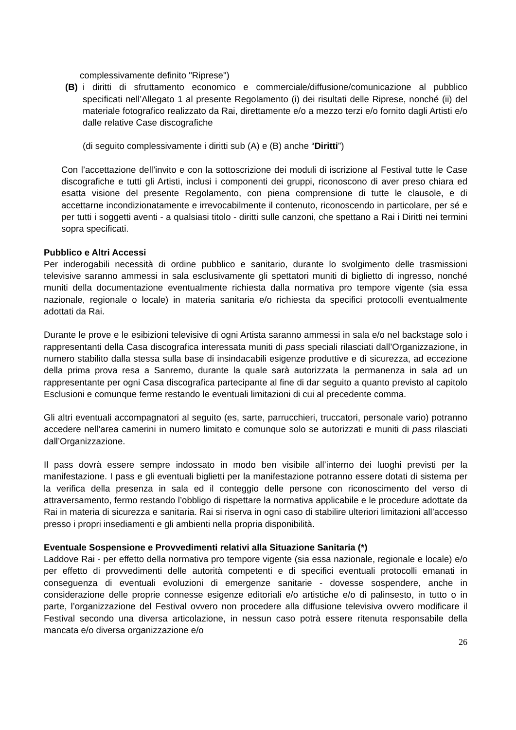complessivamente definito "Riprese")
(B) i diritti di sfruttamento economico e commerciale/diffusione/comunicazione al pubblico specificati nell’Allegato 1 al presente Regolamento (i) dei risultati delle Riprese, nonché (ii) del materiale fotografico realizzato da Rai, direttamente e/o a mezzo terzi e/o fornito dagli Artisti e/o dalle relative Case discografiche
(di seguito complessivamente i diritti sub (A) e (B) anche “Diritti”)
Con l’accettazione dell’invito e con la sottoscrizione dei moduli di iscrizione al Festival tutte le Case discografiche e tutti gli Artisti, inclusi i componenti dei gruppi, riconoscono di aver preso chiara ed esatta visione del presente Regolamento, con piena comprensione di tutte le clausole, e di accettarne incondizionatamente e irrevocabilmente il contenuto, riconoscendo in particolare, per sé e per tutti i soggetti aventi - a qualsiasi titolo - diritti sulle canzoni, che spettano a Rai i Diritti nei termini sopra specificati.
Pubblico e Altri Accessi
Per inderogabili necessità di ordine pubblico e sanitario, durante lo svolgimento delle trasmissioni televisive saranno ammessi in sala esclusivamente gli spettatori muniti di biglietto di ingresso, nonché muniti della documentazione eventualmente richiesta dalla normativa pro tempore vigente (sia essa nazionale, regionale o locale) in materia sanitaria e/o richiesta da specifici protocolli eventualmente adottati da Rai.
Durante le prove e le esibizioni televisive di ogni Artista saranno ammessi in sala e/o nel backstage solo i rappresentanti della Casa discografica interessata muniti di pass speciali rilasciati dall’Organizzazione, in numero stabilito dalla stessa sulla base di insindacabili esigenze produttive e di sicurezza, ad eccezione della prima prova resa a Sanremo, durante la quale sarà autorizzata la permanenza in sala ad un rappresentante per ogni Casa discografica partecipante al fine di dar seguito a quanto previsto al capitolo Esclusioni e comunque ferme restando le eventuali limitazioni di cui al precedente comma.
Gli altri eventuali accompagnatori al seguito (es, sarte, parrucchieri, truccatori, personale vario) potranno accedere nell’area camerini in numero limitato e comunque solo se autorizzati e muniti di pass rilasciati dall’Organizzazione.
Il pass dovrà essere sempre indossato in modo ben visibile all’interno dei luoghi previsti per la manifestazione. I pass e gli eventuali biglietti per la manifestazione potranno essere dotati di sistema per la verifica della presenza in sala ed il conteggio delle persone con riconoscimento del verso di attraversamento, fermo restando l’obbligo di rispettare la normativa applicabile e le procedure adottate da Rai in materia di sicurezza e sanitaria. Rai si riserva in ogni caso di stabilire ulteriori limitazioni all’accesso presso i propri insediamenti e gli ambienti nella propria disponibilità.
Eventuale Sospensione e Provvedimenti relativi alla Situazione Sanitaria (*)
Laddove Rai - per effetto della normativa pro tempore vigente (sia essa nazionale, regionale e locale) e/o per effetto di provvedimenti delle autorità competenti e di specifici eventuali protocolli emanati in conseguenza di eventuali evoluzioni di emergenze sanitarie - dovesse sospendere, anche in considerazione delle proprie connesse esigenze editoriali e/o artistiche e/o di palinsesto, in tutto o in parte, l’organizzazione del Festival ovvero non procedere alla diffusione televisiva ovvero modificare il Festival secondo una diversa articolazione, in nessun caso potrà essere ritenuta responsabile della mancata e/o diversa organizzazione e/o
26